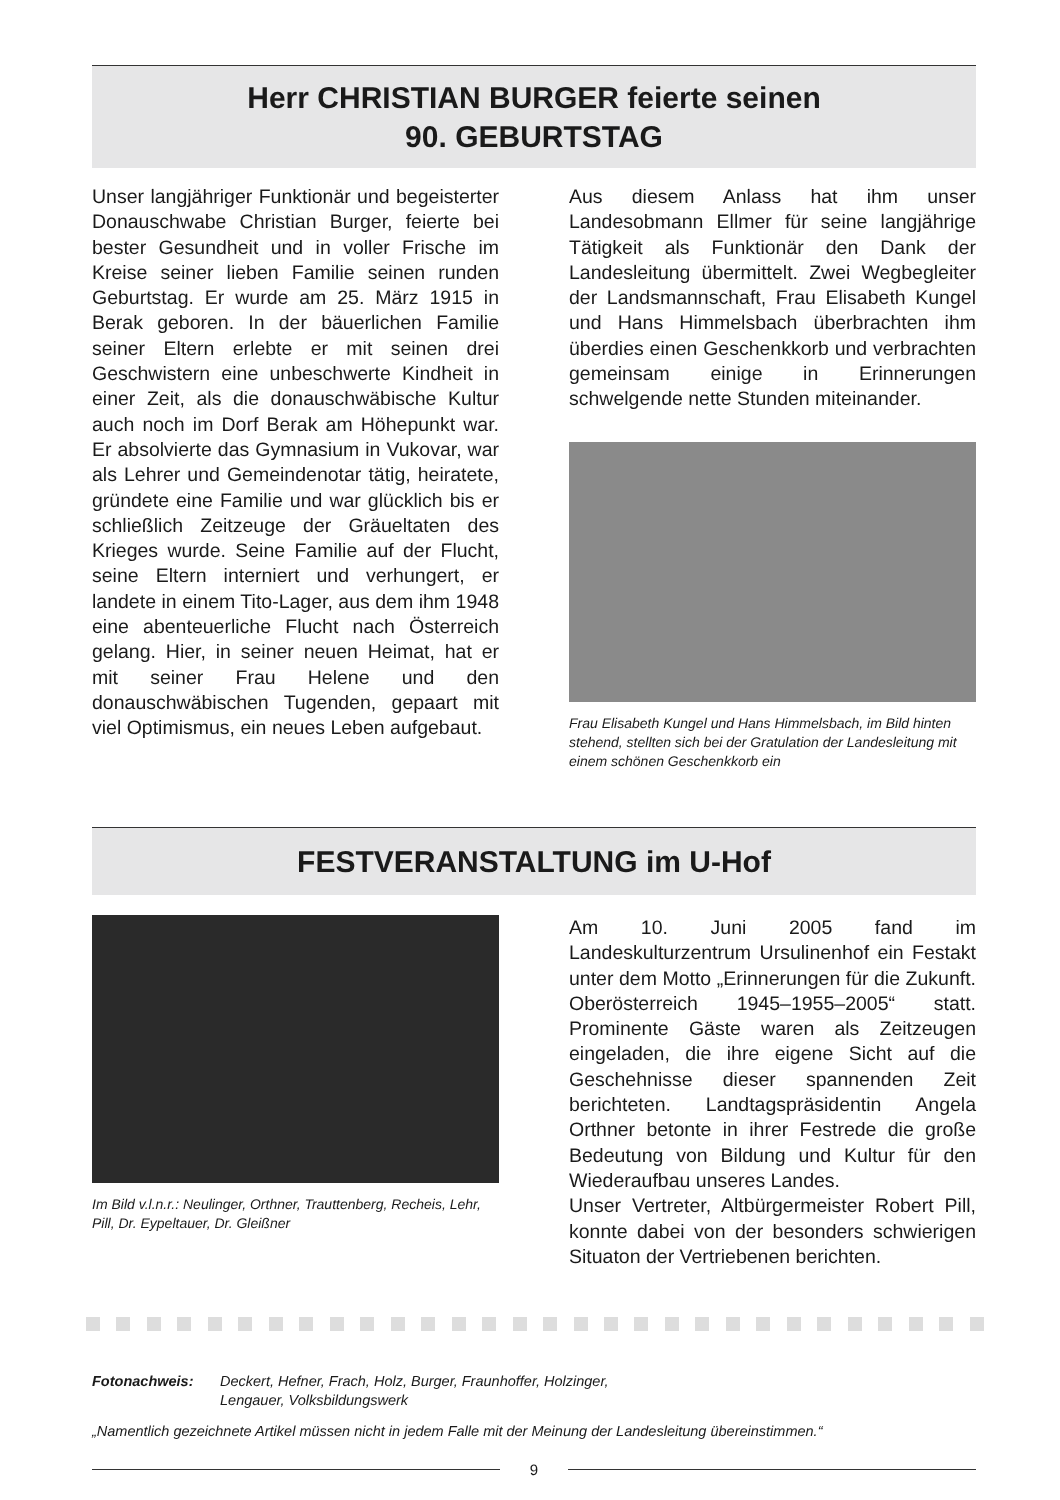Herr CHRISTIAN BURGER feierte seinen
90. GEBURTSTAG
Unser langjähriger Funktionär und begeisterter Donauschwabe Christian Burger, feierte bei bester Gesundheit und in voller Frische im Kreise seiner lieben Familie seinen runden Geburtstag. Er wurde am 25. März 1915 in Berak geboren. In der bäuerlichen Familie seiner Eltern erlebte er mit seinen drei Geschwistern eine unbeschwerte Kindheit in einer Zeit, als die donauschwäbische Kultur auch noch im Dorf Berak am Höhepunkt war. Er absolvierte das Gymnasium in Vukovar, war als Lehrer und Gemeindenotar tätig, heiratete, gründete eine Familie und war glücklich bis er schließlich Zeitzeuge der Gräueltaten des Krieges wurde. Seine Familie auf der Flucht, seine Eltern interniert und verhungert, er landete in einem Tito-Lager, aus dem ihm 1948 eine abenteuerliche Flucht nach Österreich gelang. Hier, in seiner neuen Heimat, hat er mit seiner Frau Helene und den donauschwäbischen Tugenden, gepaart mit viel Optimismus, ein neues Leben aufgebaut.
Aus diesem Anlass hat ihm unser Landesobmann Ellmer für seine langjährige Tätigkeit als Funktionär den Dank der Landesleitung übermittelt. Zwei Wegbegleiter der Landsmannschaft, Frau Elisabeth Kungel und Hans Himmelsbach überbrachten ihm überdies einen Geschenkkorb und verbrachten gemeinsam einige in Erinnerungen schwelgende nette Stunden miteinander.
Frau Elisabeth Kungel und Hans Himmelsbach, im Bild hinten stehend, stellten sich bei der Gratulation der Landesleitung mit einem schönen Geschenkkorb ein
FESTVERANSTALTUNG im U-Hof
Im Bild v.l.n.r.: Neulinger, Orthner, Trauttenberg, Recheis, Lehr, Pill, Dr. Eypeltauer, Dr. Gleißner
Am 10. Juni 2005 fand im Landeskulturzentrum Ursulinenhof ein Festakt unter dem Motto „Erinnerungen für die Zukunft. Oberösterreich 1945–1955–2005“ statt. Prominente Gäste waren als Zeitzeugen eingeladen, die ihre eigene Sicht auf die Geschehnisse dieser spannenden Zeit berichteten. Landtagspräsidentin Angela Orthner betonte in ihrer Festrede die große Bedeutung von Bildung und Kultur für den Wiederaufbau unseres Landes.
Unser Vertreter, Altbürgermeister Robert Pill, konnte dabei von der besonders schwierigen Situaton der Vertriebenen berichten.
Fotonachweis: Deckert, Hefner, Frach, Holz, Burger, Fraunhoffer, Holzinger,
Lengauer, Volksbildungswerk
„Namentlich gezeichnete Artikel müssen nicht in jedem Falle mit der Meinung der Landesleitung übereinstimmen.“
9